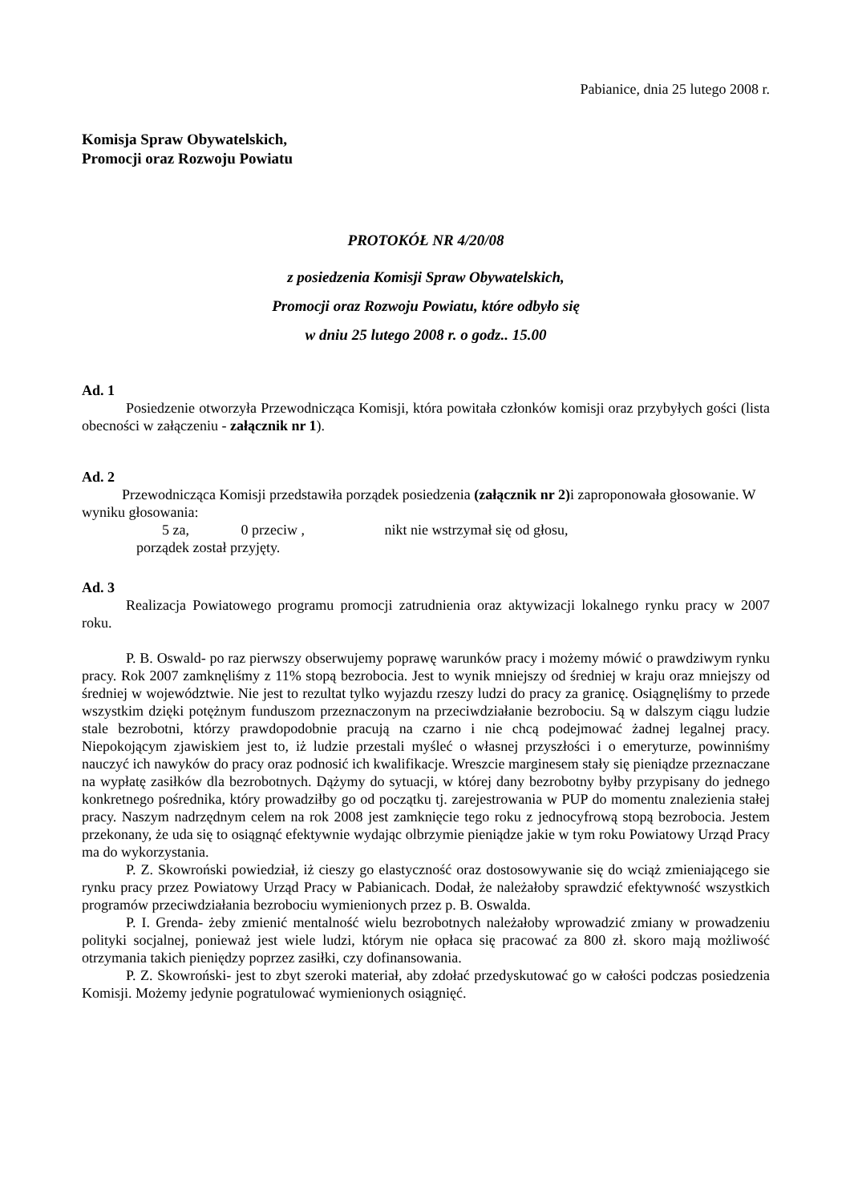Pabianice, dnia 25 lutego 2008 r.
Komisja Spraw Obywatelskich,
Promocji oraz Rozwoju Powiatu
PROTOKÓŁ NR 4/20/08
z posiedzenia Komisji Spraw Obywatelskich,
Promocji oraz Rozwoju Powiatu, które odbyło się
w dniu 25 lutego 2008 r. o godz.. 15.00
Ad. 1
Posiedzenie otworzyła Przewodnicząca Komisji, która powitała członków komisji oraz przybyłych gości (lista obecności w załączeniu - załącznik nr 1).
Ad. 2
Przewodnicząca Komisji przedstawiła porządek posiedzenia (załącznik nr 2) i zaproponowała głosowanie. W wyniku głosowania:
5 za, 0 przeciw , nikt nie wstrzymał się od głosu,
porządek został przyjęty.
Ad. 3
Realizacja Powiatowego programu promocji zatrudnienia oraz aktywizacji lokalnego rynku pracy w 2007 roku.
P. B. Oswald- po raz pierwszy obserwujemy poprawę warunków pracy i możemy mówić o prawdziwym rynku pracy. Rok 2007 zamknęliśmy z 11% stopą bezrobocia. Jest to wynik mniejszy od średniej w kraju oraz mniejszy od średniej w województwie. Nie jest to rezultat tylko wyjazdu rzeszy ludzi do pracy za granicę. Osiągnęliśmy to przede wszystkim dzięki potężnym funduszom przeznaczonym na przeciwdziałanie bezrobociu. Są w dalszym ciągu ludzie stale bezrobotni, którzy prawdopodobnie pracują na czarno i nie chcą podejmować żadnej legalnej pracy. Niepokojącym zjawiskiem jest to, iż ludzie przestali myśleć o własnej przyszłości i o emeryturze, powinniśmy nauczyć ich nawyków do pracy oraz podnosić ich kwalifikacje. Wreszcie marginesem stały się pieniądze przeznaczane na wypłatę zasiłków dla bezrobotnych. Dążymy do sytuacji, w której dany bezrobotny byłby przypisany do jednego konkretnego pośrednika, który prowadziłby go od początku tj. zarejestrowania w PUP do momentu znalezienia stałej pracy. Naszym nadrzędnym celem na rok 2008 jest zamknięcie tego roku z jednocyfrową stopą bezrobocia. Jestem przekonany, że uda się to osiągnąć efektywnie wydając olbrzymie pieniądze jakie w tym roku Powiatowy Urząd Pracy ma do wykorzystania.
P. Z. Skowroński powiedział, iż cieszy go elastyczność oraz dostosowywanie się do wciąż zmieniającego sie rynku pracy przez Powiatowy Urząd Pracy w Pabianicach. Dodał, że należałoby sprawdzić efektywność wszystkich programów przeciwdziałania bezrobociu wymienionych przez p. B. Oswalda.
P. I. Grenda- żeby zmienić mentalność wielu bezrobotnych należałoby wprowadzić zmiany w prowadzeniu polityki socjalnej, ponieważ jest wiele ludzi, którym nie opłaca się pracować za 800 zł. skoro mają możliwość otrzymania takich pieniędzy poprzez zasiłki, czy dofinansowania.
P. Z. Skowroński- jest to zbyt szeroki materiał, aby zdołać przedyskutować go w całości podczas posiedzenia Komisji. Możemy jedynie pogratulować wymienionych osiągnięć.